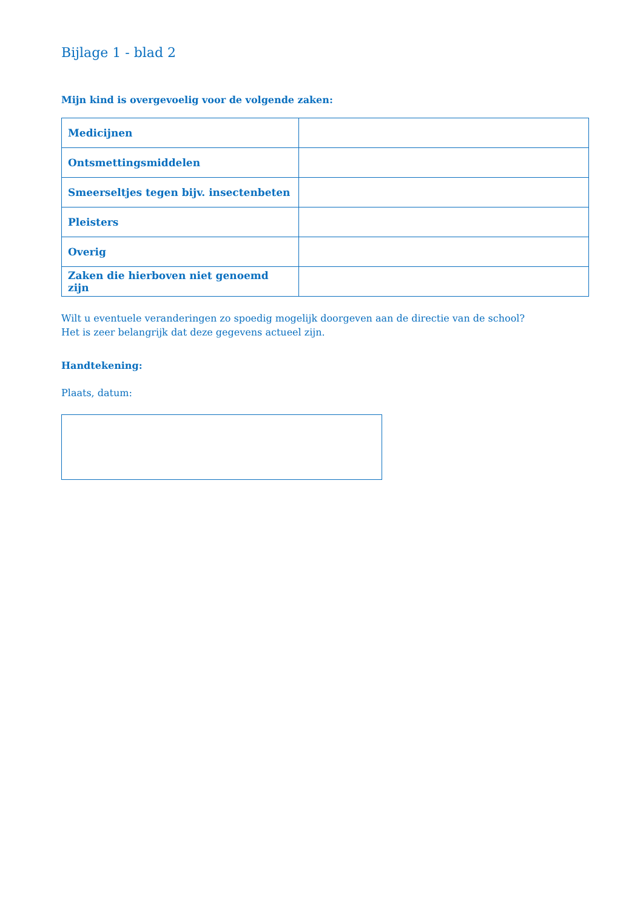Bijlage 1 - blad 2
Mijn kind is overgevoelig voor de volgende zaken:
| Medicijnen | |
| Ontsmettingsmiddelen | |
| Smeerseltjes tegen bijv. insectenbeten | |
| Pleisters | |
| Overig | |
| Zaken die hierboven niet genoemd zijn | |
Wilt u eventuele veranderingen zo spoedig mogelijk doorgeven aan de directie van de school?
Het is zeer belangrijk dat deze gegevens actueel zijn.
Handtekening:
Plaats, datum: